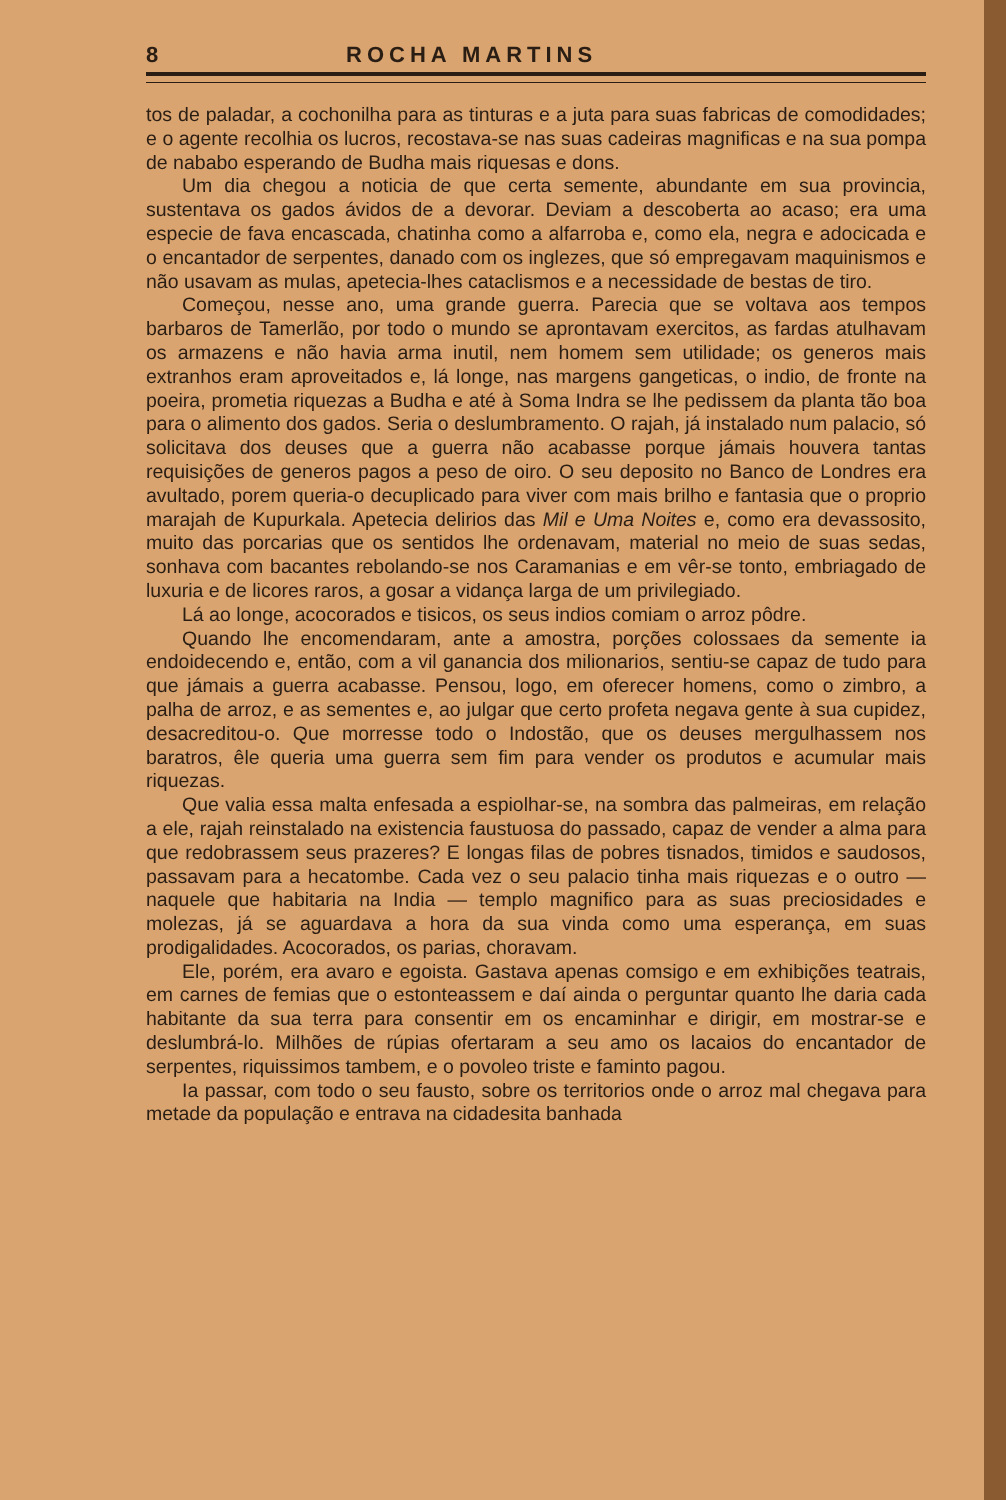8 ROCHA MARTINS
tos de paladar, a cochonilha para as tinturas e a juta para suas fabricas de comodidades; e o agente recolhia os lucros, recostava-se nas suas cadeiras magnificas e na sua pompa de nababo esperando de Budha mais riquesas e dons.
Um dia chegou a noticia de que certa semente, abundante em sua provincia, sustentava os gados ávidos de a devorar. Deviam a descoberta ao acaso; era uma especie de fava encascada, chatinha como a alfarroba e, como ela, negra e adocicada e o encantador de serpentes, danado com os inglezes, que só empregavam maquinismos e não usavam as mulas, apetecia-lhes cataclismos e a necessidade de bestas de tiro.
Começou, nesse ano, uma grande guerra. Parecia que se voltava aos tempos barbaros de Tamerlão, por todo o mundo se aprontavam exercitos, as fardas atulhavam os armazens e não havia arma inutil, nem homem sem utilidade; os generos mais extranhos eram aproveitados e, lá longe, nas margens gangeticas, o indio, de fronte na poeira, prometia riquezas a Budha e até à Soma Indra se lhe pedissem da planta tão boa para o alimento dos gados. Seria o deslumbramento. O rajah, já instalado num palacio, só solicitava dos deuses que a guerra não acabasse porque jámais houvera tantas requisições de generos pagos a peso de oiro. O seu deposito no Banco de Londres era avultado, porem queria-o decuplicado para viver com mais brilho e fantasia que o proprio marajah de Kupurkala. Apetecia delirios das Mil e Uma Noites e, como era devassosito, muito das porcarias que os sentidos lhe ordenavam, material no meio de suas sedas, sonhava com bacantes rebolando-se nos Caramanias e em vêr-se tonto, embriagado de luxuria e de licores raros, a gosar a vidança larga de um privilegiado.
Lá ao longe, acocorados e tisicos, os seus indios comiam o arroz pôdre.
Quando lhe encomendaram, ante a amostra, porções colossaes da semente ia endoidecendo e, então, com a vil ganancia dos milionarios, sentiu-se capaz de tudo para que jámais a guerra acabasse. Pensou, logo, em oferecer homens, como o zimbro, a palha de arroz, e as sementes e, ao julgar que certo profeta negava gente à sua cupidez, desacreditou-o. Que morresse todo o Indostão, que os deuses mergulhassem nos baratros, êle queria uma guerra sem fim para vender os produtos e acumular mais riquezas.
Que valia essa malta enfesada a espiolhar-se, na sombra das palmeiras, em relação a ele, rajah reinstalado na existencia faustuosa do passado, capaz de vender a alma para que redobrassem seus prazeres? E longas filas de pobres tisnados, timidos e saudosos, passavam para a hecatombe. Cada vez o seu palacio tinha mais riquezas e o outro — naquele que habitaria na India — templo magnifico para as suas preciosidades e molezas, já se aguardava a hora da sua vinda como uma esperança, em suas prodigalidades. Acocorados, os parias, choravam.
Ele, porém, era avaro e egoista. Gastava apenas comsigo e em exhibições teatrais, em carnes de femias que o estonteassem e daí ainda o perguntar quanto lhe daria cada habitante da sua terra para consentir em os encaminhar e dirigir, em mostrar-se e deslumbrá-lo. Milhões de rúpias ofertaram a seu amo os lacaios do encantador de serpentes, riquissimos tambem, e o povoleo triste e faminto pagou.
Ia passar, com todo o seu fausto, sobre os territorios onde o arroz mal chegava para metade da população e entrava na cidadesita banhada